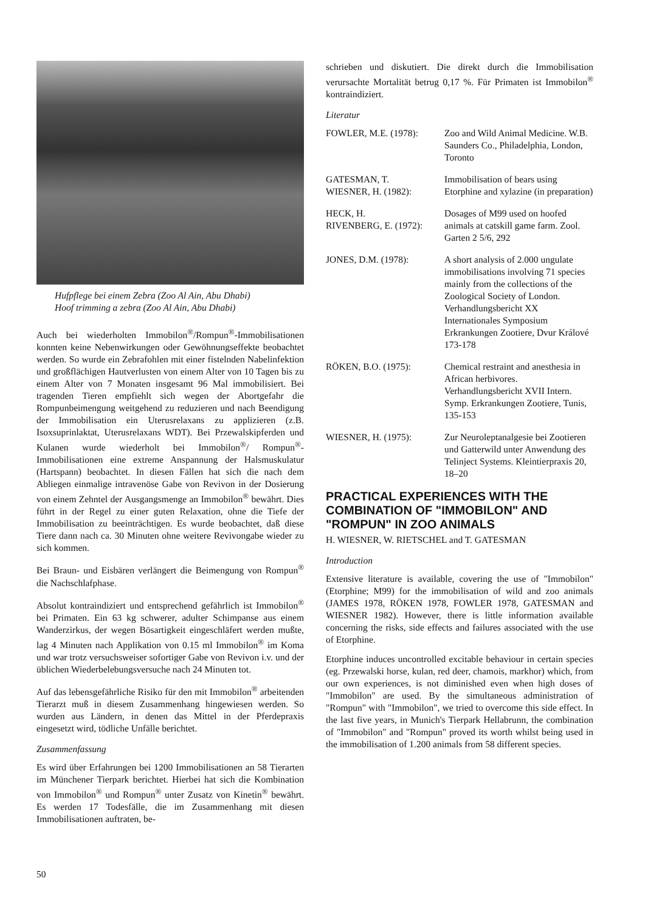Hufpflege bei einem Zebra (Zoo Al Ain, Abu Dhabi)
Hoof trimming a zebra (Zoo Al Ain, Abu Dhabi)
Auch bei wiederholten Immobilon<sup>®</sup>/Rompun<sup>®</sup>-Immobilisationen konnten keine Nebenwirkungen oder Gewöhnungseffekte beobachtet werden. So wurde ein Zebrafohlen mit einer fistelnden Nabelinfektion und großflächigen Hautverlusten von einem Alter von 10 Tagen bis zu einem Alter von 7 Monaten insgesamt 96 Mal immobilisiert. Bei tragenden Tieren empfiehlt sich wegen der Abortgefahr die Rompunbeimengung weitgehend zu reduzieren und nach Beendigung der Immobilisation ein Uterusrelaxans zu applizieren (z.B. Isoxsuprinlaktat, Uterusrelaxans WDT). Bei Przewalskipferden und Kulanen wurde wiederholt bei Immobilon<sup>®</sup>/ Rompun<sup>®</sup>-Immobilisationen eine extreme Anspannung der Halsmuskulatur (Hartspann) beobachtet. In diesen Fällen hat sich die nach dem Abliegen einmalige intravenöse Gabe von Revivon in der Dosierung von einem Zehntel der Ausgangsmenge an Immobilon<sup>®</sup> bewährt. Dies führt in der Regel zu einer guten Relaxation, ohne die Tiefe der Immobilisation zu beeinträchtigen. Es wurde beobachtet, daß diese Tiere dann nach ca. 30 Minuten ohne weitere Revivongabe wieder zu sich kommen.
Bei Braun- und Eisbären verlängert die Beimengung von Rompun<sup>®</sup> die Nachschlafphase.
Absolut kontraindiziert und entsprechend gefährlich ist Immobilon<sup>®</sup> bei Primaten. Ein 63 kg schwerer, adulter Schimpanse aus einem Wanderzirkus, der wegen Bösartigkeit eingeschläfert werden mußte, lag 4 Minuten nach Applikation von 0.15 ml Immobilon<sup>®</sup> im Koma und war trotz versuchsweiser sofortiger Gabe von Revivon i.v. und der üblichen Wiederbelebungsversuche nach 24 Minuten tot.
Auf das lebensgefährliche Risiko für den mit Immobilon<sup>®</sup> arbeitenden Tierarzt muß in diesem Zusammenhang hingewiesen werden. So wurden aus Ländern, in denen das Mittel in der Pferdepraxis eingesetzt wird, tödliche Unfälle berichtet.
Zusammenfassung
Es wird über Erfahrungen bei 1200 Immobilisationen an 58 Tierarten im Münchener Tierpark berichtet. Hierbei hat sich die Kombination von Immobilon<sup>®</sup> und Rompun<sup>®</sup> unter Zusatz von Kinetin<sup>®</sup> bewährt. Es werden 17 Todesfälle, die im Zusammenhang mit diesen Immobilisationen auftraten, be-
schrieben und diskutiert. Die direkt durch die Immobilisation verursachte Mortalität betrug 0,17 %. Für Primaten ist Immobilon<sup>®</sup> kontraindiziert.
Literatur
FOWLER, M.E. (1978): Zoo and Wild Animal Medicine. W.B. Saunders Co., Philadelphia, London, Toronto
GATESMAN, T.
WIESNER, H. (1982):
Immobilisation of bears using Etorphine and xylazine (in preparation)
HECK, H.
RIVENBERG, E. (1972):
Dosages of M99 used on hoofed animals at catskill game farm. Zool. Garten 2 5/6, 292
JONES, D.M. (1978): A short analysis of 2.000 ungulate immobilisations involving 71 species mainly from the collections of the Zoological Society of London. Verhandlungsbericht XX Internationales Symposium Erkrankungen Zootiere, Dvur Králové 173-178
RÖKEN, B.O. (1975): Chemical restraint and anesthesia in African herbivores. Verhandlungsbericht XVII Intern. Symp. Erkrankungen Zootiere, Tunis, 135-153
WIESNER, H. (1975): Zur Neuroleptanalgesie bei Zootieren und Gatterwild unter Anwendung des Telinject Systems. Kleintierpraxis 20, 18–20
PRACTICAL EXPERIENCES WITH THE COMBINATION OF "IMMOBILON" AND "ROMPUN" IN ZOO ANIMALS
H. WIESNER, W. RIETSCHEL and T. GATESMAN
Introduction
Extensive literature is available, covering the use of "Immobilon" (Etorphine; M99) for the immobilisation of wild and zoo animals (JAMES 1978, RÖKEN 1978, FOWLER 1978, GATESMAN and WIESNER 1982). However, there is little information available concerning the risks, side effects and failures associated with the use of Etorphine.
Etorphine induces uncontrolled excitable behaviour in certain species (eg. Przewalski horse, kulan, red deer, chamois, markhor) which, from our own experiences, is not diminished even when high doses of "Immobilon" are used. By the simultaneous administration of "Rompun" with "Immobilon", we tried to overcome this side effect. In the last five years, in Munich's Tierpark Hellabrunn, the combination of "Immobilon" and "Rompun" proved its worth whilst being used in the immobilisation of 1.200 animals from 58 different species.
50